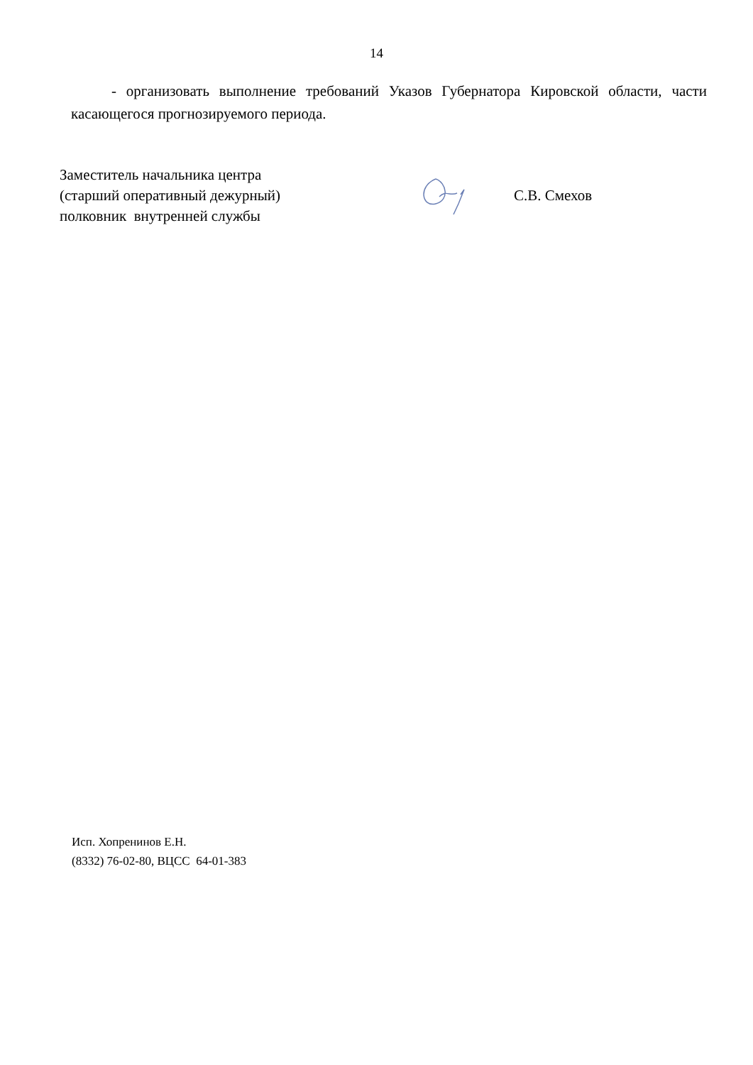14
- организовать выполнение требований Указов Губернатора Кировской области, части касающегося прогнозируемого периода.
Заместитель начальника центра
(старший оперативный дежурный)
полковник внутренней службы
С.В. Смехов
Исп. Хопренинов Е.Н.
(8332) 76-02-80, ВЦСС 64-01-383